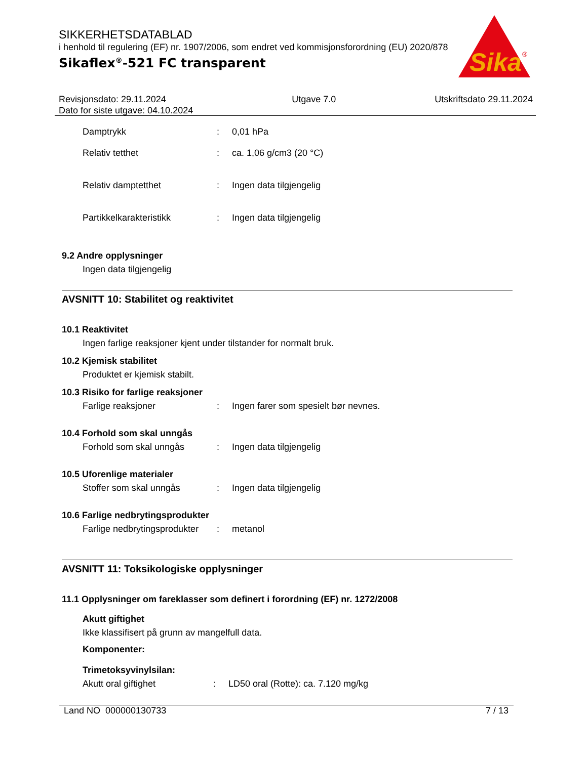SIKKERHETSDATABLAD
i henhold til regulering (EF) nr. 1907/2006, som endret ved kommisjonsforordning (EU) 2020/878
Sikaflex<sup>®</sup>-521 FC transparent
Sika
®
Revisjonsdato: 29.11.2024
Dato for siste utgave: 04.10.2024
Utgave 7.0 Utskriftsdato 29.11.2024
Damptrykk : 0,01 hPa
Relativ tetthet : ca. 1,06 g/cm3 (20 °C)
Relativ damptetthet : Ingen data tilgjengelig
Partikkelkarakteristikk : Ingen data tilgjengelig
9.2 Andre opplysninger
Ingen data tilgjengelig
AVSNITT 10: Stabilitet og reaktivitet
10.1 Reaktivitet
Ingen farlige reaksjoner kjent under tilstander for normalt bruk.
10.2 Kjemisk stabilitet
Produktet er kjemisk stabilt.
10.3 Risiko for farlige reaksjoner
Farlige reaksjoner : Ingen farer som spesielt bør nevnes.
10.4 Forhold som skal unngås
Forhold som skal unngås : Ingen data tilgjengelig
10.5 Uforenlige materialer
Stoffer som skal unngås : Ingen data tilgjengelig
10.6 Farlige nedbrytingsprodukter
Farlige nedbrytingsprodukter
: metanol
AVSNITT 11: Toksikologiske opplysninger
11.1 Opplysninger om fareklasser som definert i forordning (EF) nr. 1272/2008
Akutt giftighet
Ikke klassifisert på grunn av mangelfull data.
Komponenter:
Trimetoksyvinylsilan:
Akutt oral giftighet : LD50 oral (Rotte): ca. 7.120 mg/kg
Land NO 000000130733 7 / 13